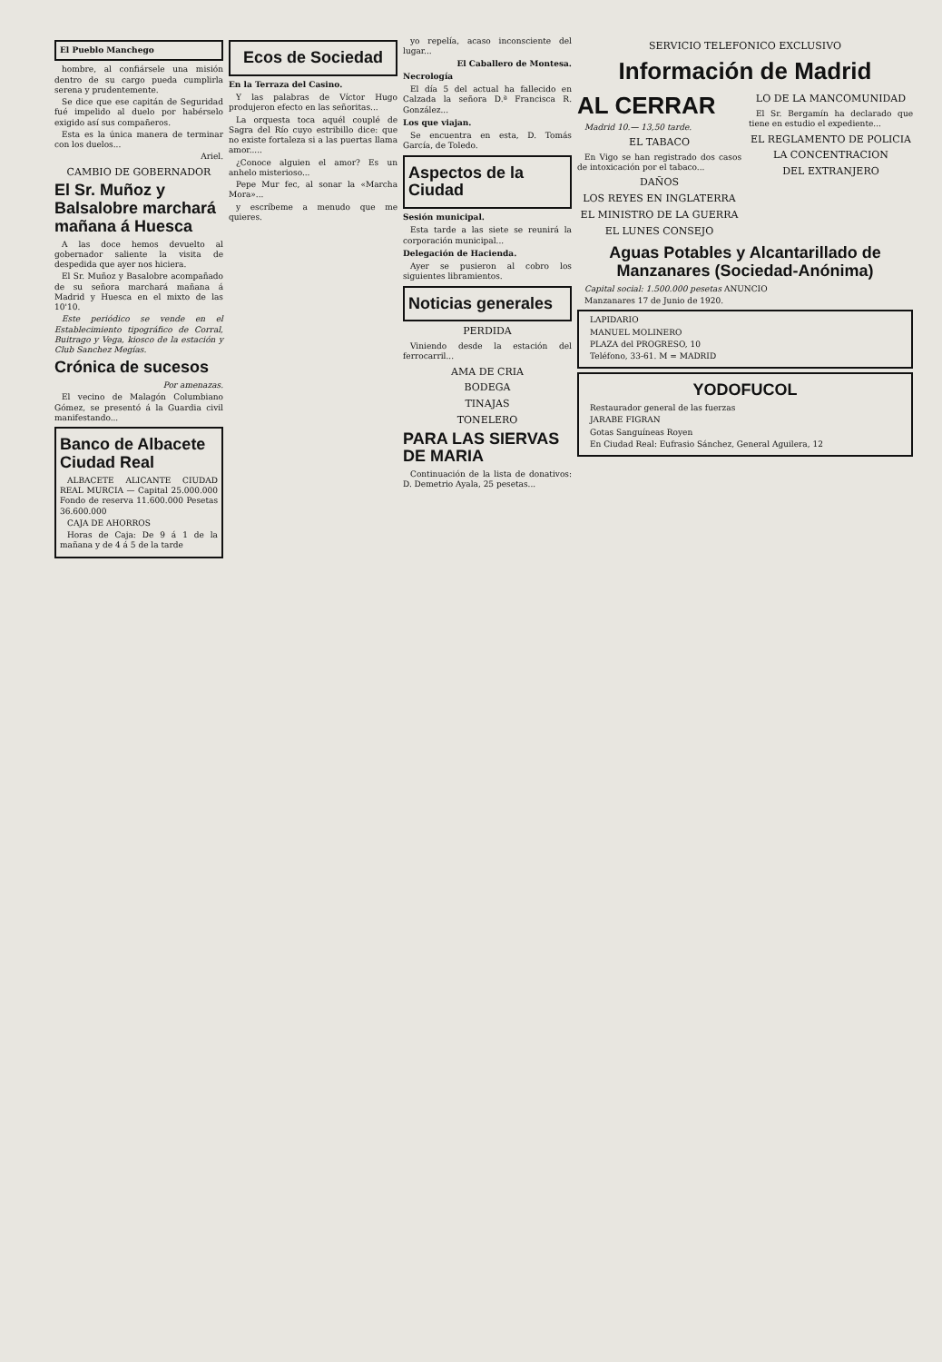El Pueblo Manchego
hombre, al confiársele una misión dentro de su cargo pueda cumplirla serena y prudentemente.
Se dice que ese capitán de Seguridad fué impelido al duelo por habérselo exigido así sus compañeros.
Esta es la única manera de terminar con los duelos...
Ariel.
CAMBIO DE GOBERNADOR
El Sr. Muñoz y Balsalobre marchará mañana á Huesca
A las doce hemos devuelto al gobernador saliente la visita de despedida que ayer nos hiciera.
El Sr. Muñoz y Basalobre acompañado de su señora marchará mañana á Madrid y Huesca en el mixto de las 10'10.
Este periódico se vende en el Establecimiento tipográfico de Corral, Buitrago y Vega, kiosco de la estación y Club Sanchez Megías.
Crónica de sucesos
Por amenazas.
El vecino de Malagón Columbiano Gómez, se presentó á la Guardia civil manifestando...
Banco de Albacete Ciudad Real
ALBACETE ALICANTE CIUDAD REAL MURCIA — Capital 25.000.000 Fondo de reserva 11.600.000 Pesetas 36.600.000
CAJA DE AHORROS
Horas de Caja: De 9 á 1 de la mañana y de 4 á 5 de la tarde
Ecos de Sociedad
En la Terraza del Casino.
Y las palabras de Víctor Hugo produjeron efecto en las señoritas...
La orquesta toca aquél couplé de Sagra del Río cuyo estribillo dice: que no existe fortaleza si a las puertas llama amor.....
¿Conoce alguien el amor? Es un anhelo misterioso...
Pepe Mur fec, al sonar la «Marcha Mora»...
y escríbeme a menudo que me quieres.
yo repelía, acaso inconsciente del lugar...
El Caballero de Montesa.
Necrología
El día 5 del actual ha fallecido en Calzada la señora D.ª Francisca R. González...
Los que viajan.
Se encuentra en esta, D. Tomás García, de Toledo.
Aspectos de la Ciudad
Sesión municipal.
Esta tarde a las siete se reunirá la corporación municipal...
Delegación de Hacienda.
Ayer se pusieron al cobro los siguientes libramientos.
Noticias generales
PERDIDA
Viniendo desde la estación del ferrocarril...
AMA DE CRIA
BODEGA
TINAJAS
TONELERO
PARA LAS SIERVAS DE MARIA
Continuación de la lista de donativos: D. Demetrio Ayala, 25 pesetas...
SERVICIO TELEFONICO EXCLUSIVO
Información de Madrid
AL CERRAR
Madrid 10.— 13,50 tarde.
EL TABACO
En Vigo se han registrado dos casos de intoxicación por el tabaco...
DAÑOS
LOS REYES EN INGLATERRA
EL MINISTRO DE LA GUERRA
EL LUNES CONSEJO
LO DE LA MANCOMUNIDAD
El Sr. Bergamín ha declarado que tiene en estudio el expediente...
EL REGLAMENTO DE POLICIA
LA CONCENTRACION
DEL EXTRANJERO
Aguas Potables y Alcantarillado de Manzanares (Sociedad-Anónima)
Capital social: 1.500.000 pesetas ANUNCIO
Manzanares 17 de Junio de 1920.
LAPIDARIO
MANUEL MOLINERO
PLAZA del PROGRESO, 10
Teléfono, 33-61. M = MADRID
YODOFUCOL
Restaurador general de las fuerzas
JARABE FIGRAN
Gotas Sanguíneas Royen
En Ciudad Real: Eufrasio Sánchez, General Aguilera, 12